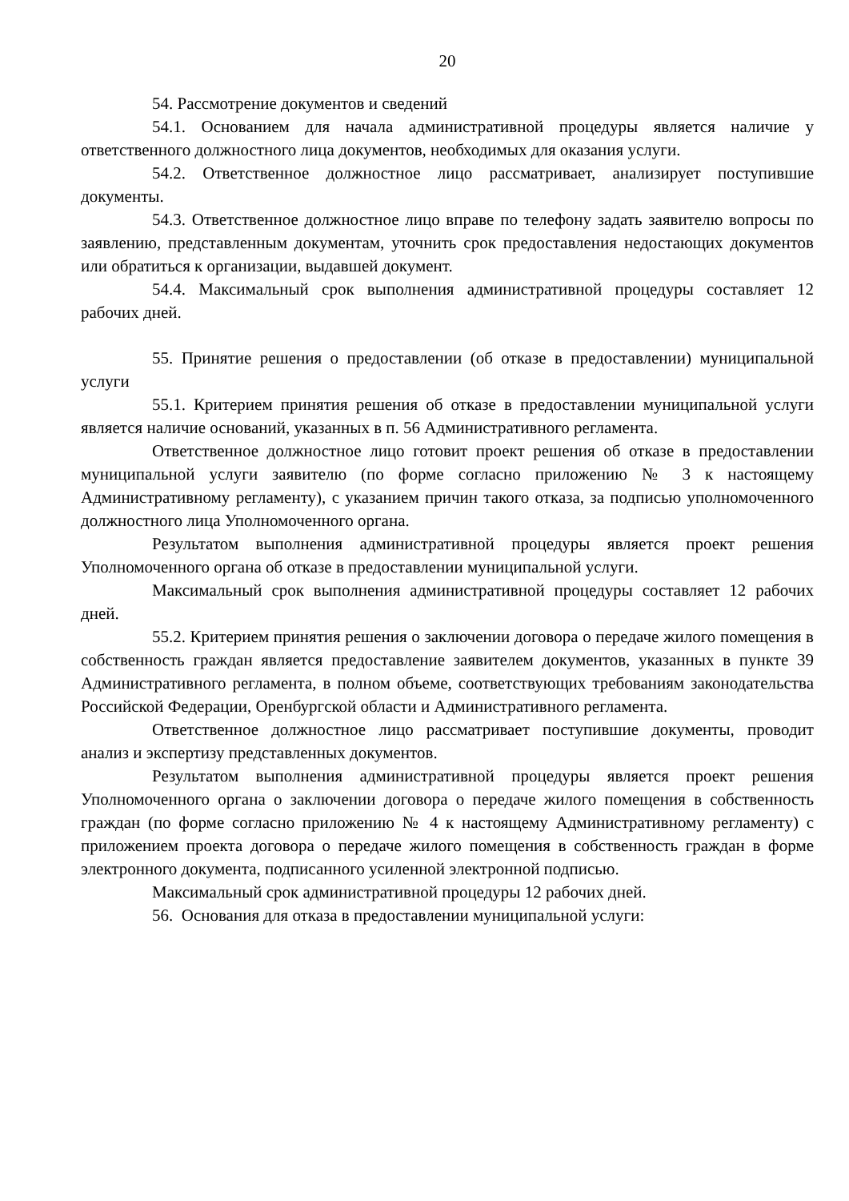20
54. Рассмотрение документов и сведений
54.1. Основанием для начала административной процедуры является наличие у ответственного должностного лица документов, необходимых для оказания услуги.
54.2. Ответственное должностное лицо рассматривает, анализирует поступившие документы.
54.3. Ответственное должностное лицо вправе по телефону задать заявителю вопросы по заявлению, представленным документам, уточнить срок предоставления недостающих документов или обратиться к организации, выдавшей документ.
54.4. Максимальный срок выполнения административной процедуры составляет 12 рабочих дней.
55. Принятие решения о предоставлении (об отказе в предоставлении) муниципальной услуги
55.1. Критерием принятия решения об отказе в предоставлении муниципальной услуги является наличие оснований, указанных в п. 56 Административного регламента.
Ответственное должностное лицо готовит проект решения об отказе в предоставлении муниципальной услуги заявителю (по форме согласно приложению № 3 к настоящему Административному регламенту), с указанием причин такого отказа, за подписью уполномоченного должностного лица Уполномоченного органа.
Результатом выполнения административной процедуры является проект решения Уполномоченного органа об отказе в предоставлении муниципальной услуги.
Максимальный срок выполнения административной процедуры составляет 12 рабочих дней.
55.2. Критерием принятия решения о заключении договора о передаче жилого помещения в собственность граждан является предоставление заявителем документов, указанных в пункте 39 Административного регламента, в полном объеме, соответствующих требованиям законодательства Российской Федерации, Оренбургской области и Административного регламента.
Ответственное должностное лицо рассматривает поступившие документы, проводит анализ и экспертизу представленных документов.
Результатом выполнения административной процедуры является проект решения Уполномоченного органа о заключении договора о передаче жилого помещения в собственность граждан (по форме согласно приложению № 4 к настоящему Административному регламенту) с приложением проекта договора о передаче жилого помещения в собственность граждан в форме электронного документа, подписанного усиленной электронной подписью.
Максимальный срок административной процедуры 12 рабочих дней.
56. Основания для отказа в предоставлении муниципальной услуги: